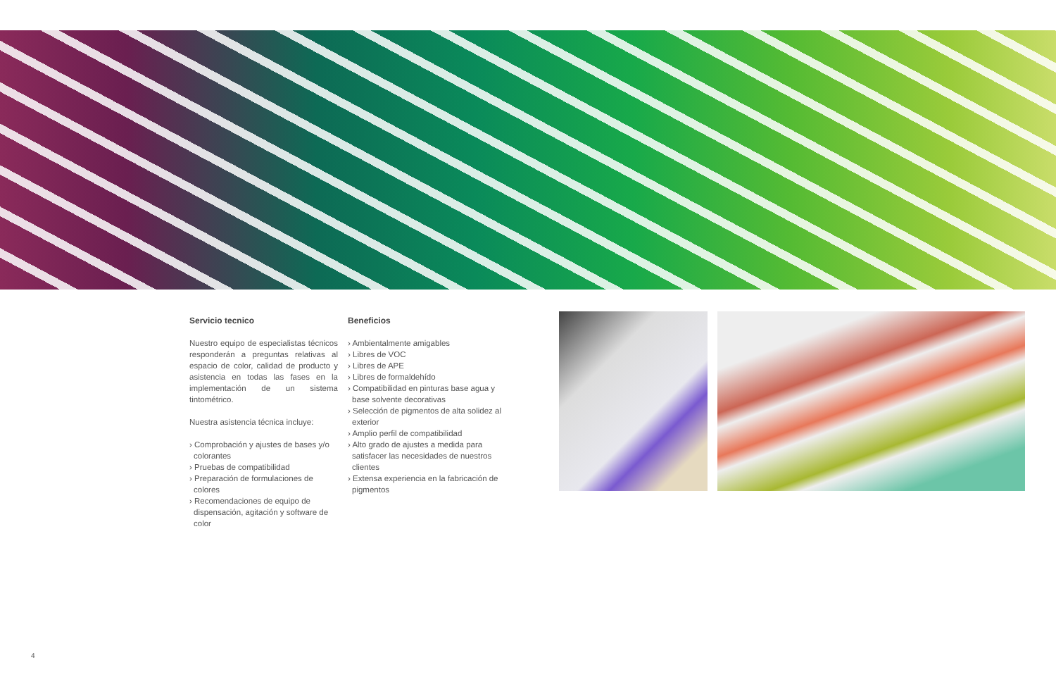Servicio tecnico
Nuestro equipo de especialistas técnicos responderán a preguntas relativas al espacio de color, calidad de producto y asistencia en todas las fases en la implementación de un sistema tintométrico.
Nuestra asistencia técnica incluye:
› Comprobación y ajustes de bases y/o colorantes
› Pruebas de compatibilidad
› Preparación de formulaciones de colores
› Recomendaciones de equipo de dispensación, agitación y software de color
Beneficios
› Ambientalmente amigables
› Libres de VOC
› Libres de APE
› Libres de formaldehído
› Compatibilidad en pinturas base agua y base solvente decorativas
› Selección de pigmentos de alta solidez al exterior
› Amplio perfil de compatibilidad
› Alto grado de ajustes a medida para satisfacer las necesidades de nuestros clientes
› Extensa experiencia en la fabricación de pigmentos
4